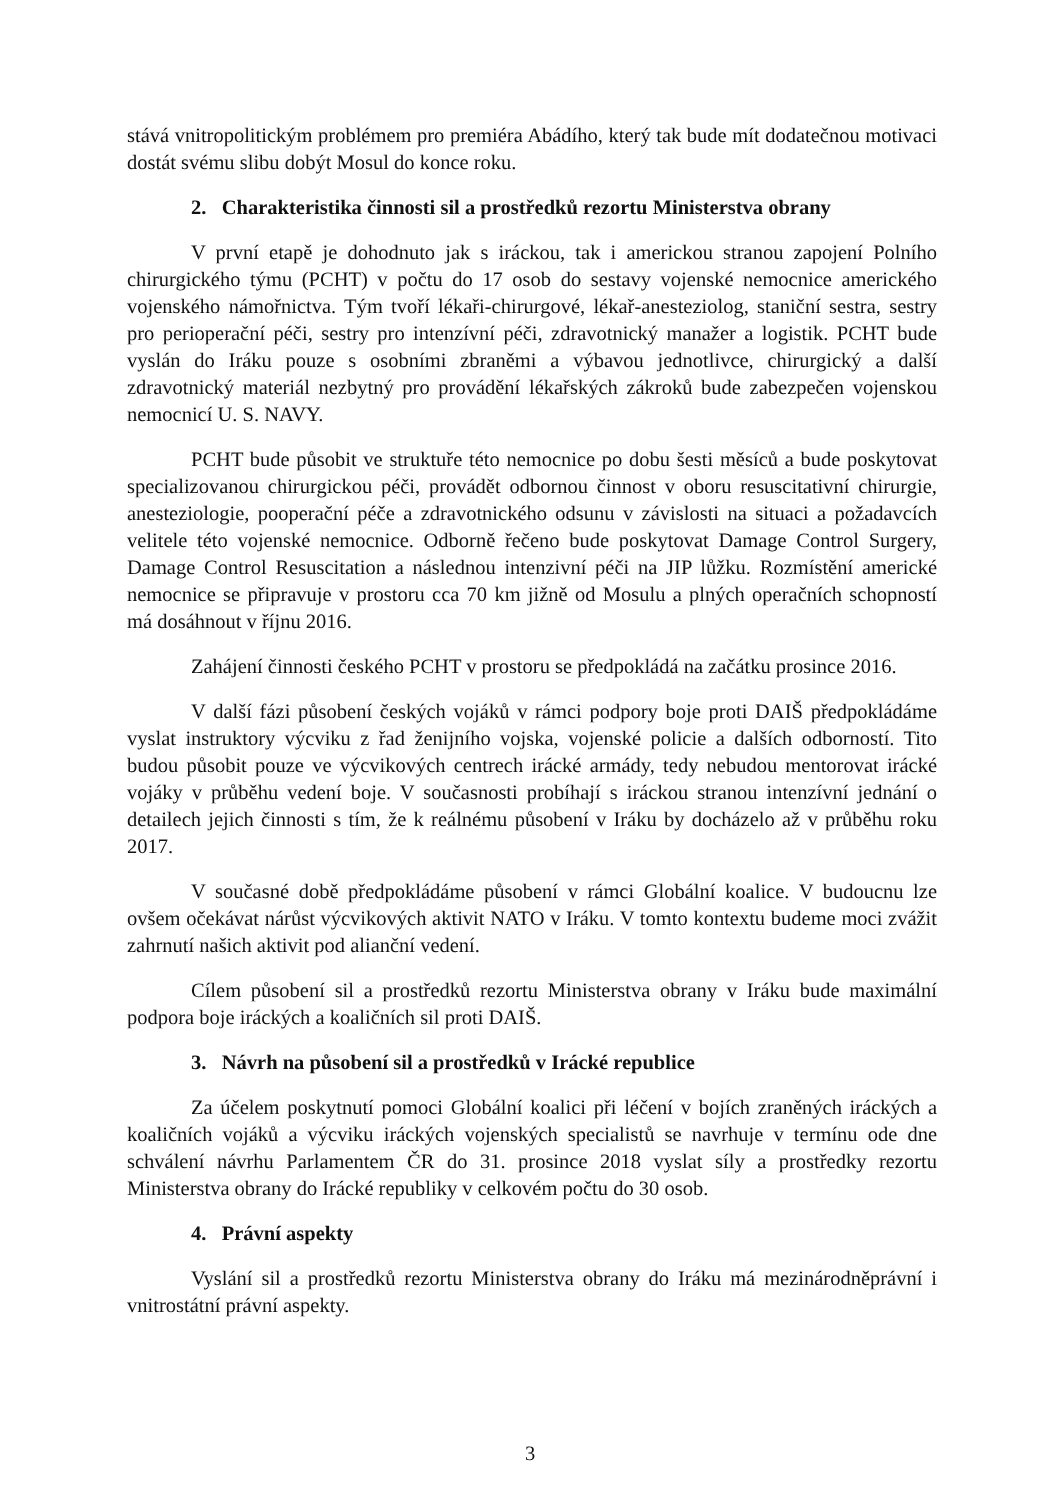stává vnitropolitickým problémem pro premiéra Abádího, který tak bude mít dodatečnou motivaci dostát svému slibu dobýt Mosul do konce roku.
2. Charakteristika činnosti sil a prostředků rezortu Ministerstva obrany
V první etapě je dohodnuto jak s iráckou, tak i americkou stranou zapojení Polního chirurgického týmu (PCHT) v počtu do 17 osob do sestavy vojenské nemocnice amerického vojenského námořnictva. Tým tvoří lékaři-chirurgové, lékař-anesteziolog, staniční sestra, sestry pro perioperační péči, sestry pro intenzívní péči, zdravotnický manažer a logistik. PCHT bude vyslán do Iráku pouze s osobními zbraněmi a výbavou jednotlivce, chirurgický a další zdravotnický materiál nezbytný pro provádění lékařských zákroků bude zabezpečen vojenskou nemocnicí U. S. NAVY.
PCHT bude působit ve struktuře této nemocnice po dobu šesti měsíců a bude poskytovat specializovanou chirurgickou péči, provádět odbornou činnost v oboru resuscitativní chirurgie, anesteziologie, pooperační péče a zdravotnického odsunu v závislosti na situaci a požadavcích velitele této vojenské nemocnice. Odborně řečeno bude poskytovat Damage Control Surgery, Damage Control Resuscitation a následnou intenzivní péči na JIP lůžku. Rozmístění americké nemocnice se připravuje v prostoru cca 70 km jižně od Mosulu a plných operačních schopností má dosáhnout v říjnu 2016.
Zahájení činnosti českého PCHT v prostoru se předpokládá na začátku prosince 2016.
V další fázi působení českých vojáků v rámci podpory boje proti DAIŠ předpokládáme vyslat instruktory výcviku z řad ženijního vojska, vojenské policie a dalších odborností. Tito budou působit pouze ve výcvikových centrech irácké armády, tedy nebudou mentorovat irácké vojáky v průběhu vedení boje. V současnosti probíhají s iráckou stranou intenzívní jednání o detailech jejich činnosti s tím, že k reálnému působení v Iráku by docházelo až v průběhu roku 2017.
V současné době předpokládáme působení v rámci Globální koalice. V budoucnu lze ovšem očekávat nárůst výcvikových aktivit NATO v Iráku. V tomto kontextu budeme moci zvážit zahrnutí našich aktivit pod alianční vedení.
Cílem působení sil a prostředků rezortu Ministerstva obrany v Iráku bude maximální podpora boje iráckých a koaličních sil proti DAIŠ.
3. Návrh na působení sil a prostředků v Irácké republice
Za účelem poskytnutí pomoci Globální koalici při léčení v bojích zraněných iráckých a koaličních vojáků a výcviku iráckých vojenských specialistů se navrhuje v termínu ode dne schválení návrhu Parlamentem ČR do 31. prosince 2018 vyslat síly a prostředky rezortu Ministerstva obrany do Irácké republiky v celkovém počtu do 30 osob.
4. Právní aspekty
Vyslání sil a prostředků rezortu Ministerstva obrany do Iráku má mezinárodněprávní i vnitrostátní právní aspekty.
3